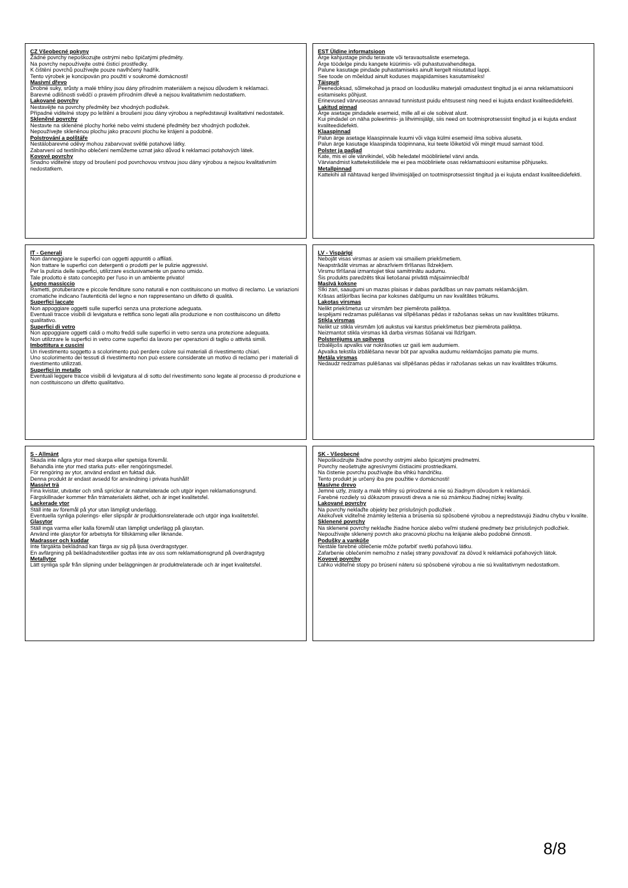CZ Všeobecné pokyny
Žádné povrchy nepoškozujte ostrými nebo špičatými předměty.
Na povrchy nepoužívejte ostré čisticí prostředky.
K čištění povrchů používejte pouze navlhčený hadřík.
Tento výrobek je koncipován pro použití v soukromé domácnosti!
Masivní dřevo
Drobné suky, srůsty a malé trhliny jsou dány přírodním materiálem a nejsou důvodem k reklamaci.
Barevné odlišnosti svědčí o pravém přírodním dřevě a nejsou kvalitativním nedostatkem.
Lakované povrchy
Nestavějte na povrchy předměty bez vhodných podložek.
Případné viditelné stopy po leštění a broušení jsou dány výrobou a nepředstavují kvalitativní nedostatek.
Skleněné povrchy
Nestavte na skleněné plochy horké nebo velmi studené předměty bez vhodných podložek.
Nepoužívejte skleněnou plochu jako pracovní plochu ke krájení a podobně.
Polstrování a polštáře
Nestálobarevné oděvy mohou zabarvovat světlé potahové látky.
Zabarvení od textilního oblečení nemůžeme uznat jako důvod k reklamaci potahových látek.
Kovové povrchy
Snadno viditelné stopy od broušení pod povrchovou vrstvou jsou dány výrobou a nejsou kvalitativním nedostatkem.
EST Üldine informatsioon
Ärge kahjustage pindu teravate või teravaotsaliste esemetega.
Ärge töödelge pindu kangete küürimis- või puhastusvahenditega.
Palune kasutage pindade puhastamiseks ainult kergelt niisutatud lappi.
See toode on mõeldud ainult koduses majapidamises kasutamiseks!
Täispuit
Peenedoksad, sõlmekohad ja praod on loodusliku materjali omadustest tingitud ja ei anna reklamatsiooni esitamiseks põhjust.
Erinevused värvuseosas annavad tunnistust puidu ehtsusest ning need ei kujuta endast kvaliteedidefekti.
Lakitud pinnad
Ärge asetage pindadele esemeid, mille all ei ole sobivat alust.
Kui pindadel on näha poleerimis- ja lihvimisjälgi, siis need on tootmisprotsessist tingitud ja ei kujuta endast kvaliteedidefekti.
Klaaspinnad
Palun ärge asetage klaaspinnale kuumi või väga külmi esemeid ilma sobiva aluseta.
Palun ärge kasutage klaaspinda tööpinnana, kui teete lõiketöid või mingit muud sarnast tööd.
Polster ja padjad
Kate, mis ei ole värvikindel, võib heledatel mööbliriietel värvi anda.
Värviandmist kattetekstiilidele me ei pea mööbliriiete osas reklamatsiooni esitamise põhjuseks.
Metallpinnad
Kattekihi all nähtavad kerged lihvimisjäljed on tootmisprotsessist tingitud ja ei kujuta endast kvaliteedidefekti.
IT - Generali
Non danneggiare le superfici con oggetti appuntiti o affilati.
Non trattare le superfici con detergenti o prodotti per le pulizie aggressivi.
Per la pulizia delle superfici, utilizzare esclusivamente un panno umido.
Tale prodotto è stato concepito per l'uso in un ambiente privato!
Legno massiccio
Rametti, protuberanze e piccole fenditure sono naturali e non costituiscono un motivo di reclamo. Le variazioni cromatiche indicano l'autenticità del legno e non rappresentano un difetto di qualità.
Superfici laccate
Non appoggiare oggetti sulle superfici senza una protezione adeguata.
Eventuali tracce visibili di levigatura e rettifica sono legati alla produzione e non costituiscono un difetto qualitativo.
Superfici di vetro
Non appoggiare oggetti caldi o molto freddi sulle superfici in vetro senza una protezione adeguata.
Non utilizzare le superfici in vetro come superfici da lavoro per operazioni di taglio o attività simili.
Imbottitura e cuscini
Un rivestimento soggetto a scolorimento può perdere colore sui materiali di rivestimento chiari.
Uno scolorimento dei tessuti di rivestimento non può essere considerate un motivo di reclamo per i materiali di rivestimento utilizzati.
Superfici in metallo
Eventuali leggere tracce visibili di levigatura al di sotto del rivestimento sono legate al processo di produzione e non costituiscono un difetto qualitativo.
LV - Vispārīgi
Nebojāt visas virsmas ar asiem vai smailiem priekšmetiem.
Neapstrādāt virsmas ar abrazīviem tīrīšanas līdzekļiem.
Virsmu tīrīšanai izmantojiet tikai samitrinātu audumu.
Šis produkts paredzēts tikai lietošanai privātā mājsaimniecībā!
Masīvā koksne
Sīki zari, saaugumi un mazas plaisas ir dabas parādības un nav pamats reklamācijām.
Krāsas atšķirības liecina par koksnes dabīgumu un nav kvalitātes trūkums.
Lakotas virsmas
Nelikt priekšmetus uz virsmām bez piemērota paliktņa.
Iespējami redzamas pulēšanas vai slīpēšanas pēdas ir ražošanas sekas un nav kvalitātes trūkums.
Stikla virsmas
Nelikt uz stikla virsmām ļoti aukstus vai karstus priekšmetus bez piemērota paliktņa.
Neizmantot stikla virsmas kā darba virsmas šūšanai vai līdzīgam.
Polsterējums un spilvens
Izbalējošs apvalks var nokrāsoties uz gaiš iem audumiem.
Apvalka tekstila izbālēšana nevar būt par apvalka audumu reklamācijas pamatu pie mums.
Metāla virsmas
Nedaudz redzamas pulēšanas vai slīpēšanas pēdas ir ražošanas sekas un nav kvalitātes trūkums.
S - Allmänt
Skada inte några ytor med skarpa eller spetsiga föremål.
Behandla inte ytor med starka puts- eller rengöringsmedel.
För rengöring av ytor, använd endast en fuktad duk.
Denna produkt är endast avsedd för användning i privata hushåll!
Massivt trä
Fina kvistar, utväxter och små sprickor är naturrelaterade och utgör ingen reklamationsgrund.
Färgskillnader kommer från trämaterialets äkthet, och är inget kvalitetsfel.
Lackerade ytor
Ställ inte av föremål på ytor utan lämpligt underlägg.
Eventuella synliga polerings- eller slipspår är produktionsrelaterade och utgör inga kvalitetsfel.
Glasytor
Ställ inga varma eller kalla föremål utan lämpligt underlägg på glasytan.
Använd inte glasytor för arbetsyta för tillskärning eller liknande.
Madrasser och kuddar
Inte färgäkta beklädnad kan färga av sig på ljusa överdragstyger.
En avfärgning på beklädnadstextilier godtas inte av oss som reklamationsgrund på överdragstyg
Metallytor
Lätt synliga spår från slipning under beläggningen är produktrelaterade och är inget kvalitetsfel.
SK - Všeobecné
Nepoškodzujte žiadne povrchy ostrými alebo špicatými predmetmi.
Povrchy neošetrujte agresívnymi čistiacimi prostriedkami.
Na čistenie povrchu používajte iba vlhkú handričku.
Tento produkt je určený iba pre použitie v domácnosti!
Masívne drevo
Jemné uzly, zrasty a malé trhliny sú prirodzené a nie sú žiadnym dôvodom k reklamácii.
Farebné rozdiely sú dôkazom pravosti dreva a nie sú známkou žiadnej nízkej kvality.
Lakované povrchy
Na povrchy neklaďte objekty bez príslušných podložiek .
Akékoľvek viditeľné známky leštenia a brúsenia sú spôsobené výrobou a nepredstavujú žiadnu chybu v kvalite.
Sklenené povrchy
Na sklenené povrchy neklaďte žiadne horúce alebo veľmi studené predmety bez príslušných podložiek.
Nepoužívajte sklenený povrch ako pracovnú plochu na krájanie alebo podobné činnosti.
Podušky a vankúše
Nestále farebné oblečenie môže pofarbiť svetlú poťahovú látku.
Zafarbenie oblečením nemožno z našej strany považovať za dôvod k reklamácii poťahových látok.
Kovové povrchy
Ľahko viditeľné stopy po brúsení náteru sú spôsobené výrobou a nie sú kvalitatívnym nedostatkom.
8/8